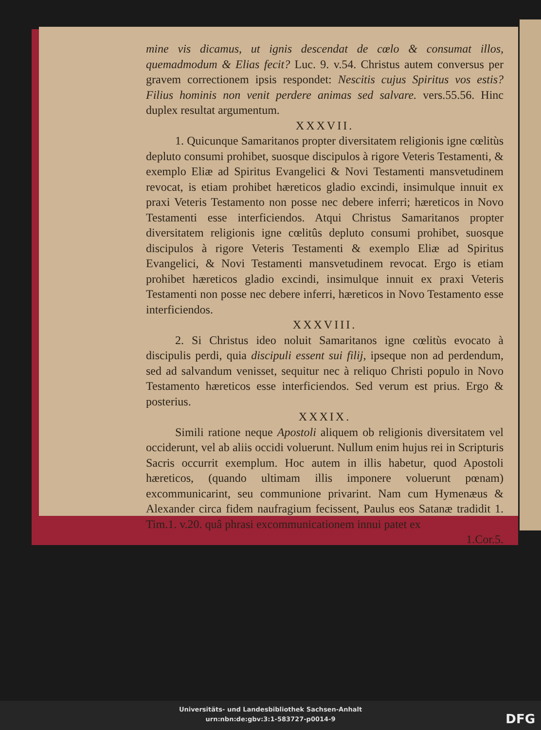mine vis dicamus, ut ignis descendat de cœlo & consumat illos, quemadmodum & Elias fecit? Luc. 9. v.54. Christus autem conversus per gravem correctionem ipsis respondet: Nescitis cujus Spiritus vos estis? Filius hominis non venit perdere animas sed salvare. vers.55.56. Hinc duplex resultat argumentum.
XXXVII.
1. Quicunque Samaritanos propter diversitatem religionis igne cœlitùs depluto consumi prohibet, suosque discipulos à rigore Veteris Testamenti, & exemplo Eliæ ad Spiritus Evangelici & Novi Testamenti mansvetudinem revocat, is etiam prohibet hæreticos gladio excindi, insimulque innuit ex praxi Veteris Testamento non posse nec debere inferri; hæreticos in Novo Testamenti esse interficiendos. Atqui Christus Samaritanos propter diversitatem religionis igne cœlitûs depluto consumi prohibet, suosque discipulos à rigore Veteris Testamenti & exemplo Eliæ ad Spiritus Evangelici, & Novi Testamenti mansvetudinem revocat. Ergo is etiam prohibet hæreticos gladio excindi, insimulque innuit ex praxi Veteris Testamenti non posse nec debere inferri, hæreticos in Novo Testamento esse interficiendos.
XXXVIII.
2. Si Christus ideo noluit Samaritanos igne cœlitùs evocato à discipulis perdi, quia discipuli essent sui filij, ipseque non ad perdendum, sed ad salvandum venisset, sequitur nec à reliquo Christi populo in Novo Testamento hæreticos esse interficiendos. Sed verum est prius. Ergo & posterius.
XXXIX.
Simili ratione neque Apostoli aliquem ob religionis diversitatem vel occiderunt, vel ab aliis occidi voluerunt. Nullum enim hujus rei in Scripturis Sacris occurrit exemplum. Hoc autem in illis habetur, quod Apostoli hæreticos, (quando ultimam illis imponere voluerunt pœnam) excommunicarint, seu communione privarint. Nam cum Hymenæus & Alexander circa fidem naufragium fecissent, Paulus eos Satanæ tradidit 1. Tim.1. v.20. quâ phrasi excommunicationem innui patet ex
1.Cor.5.
Universitäts- und Landesbibliothek Sachsen-Anhalt
urn:nbn:de:gbv:3:1-583727-p0014-9
DFG